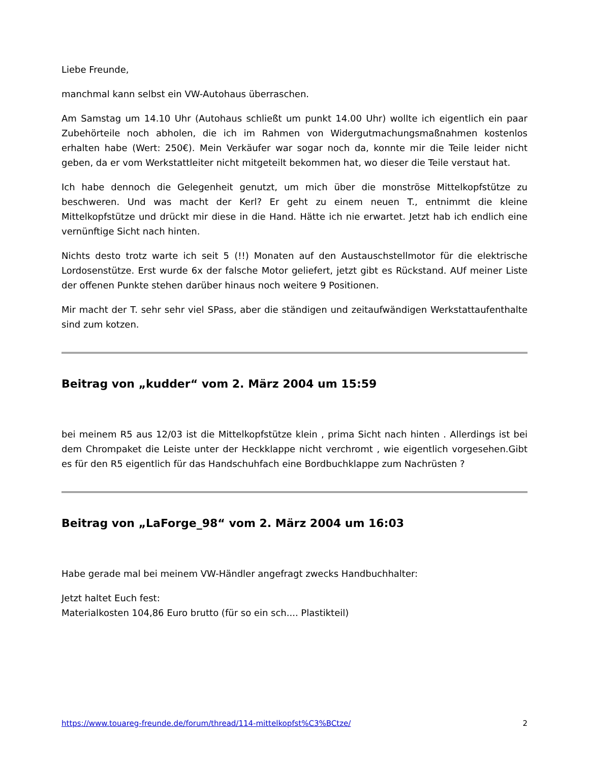Liebe Freunde,
manchmal kann selbst ein VW-Autohaus überraschen.
Am Samstag um 14.10 Uhr (Autohaus schließt um punkt 14.00 Uhr) wollte ich eigentlich ein paar Zubehörteile noch abholen, die ich im Rahmen von Widergutmachungsmaßnahmen kostenlos erhalten habe (Wert: 250€). Mein Verkäufer war sogar noch da, konnte mir die Teile leider nicht geben, da er vom Werkstattleiter nicht mitgeteilt bekommen hat, wo dieser die Teile verstaut hat.
Ich habe dennoch die Gelegenheit genutzt, um mich über die monströse Mittelkopfstütze zu beschweren. Und was macht der Kerl? Er geht zu einem neuen T., entnimmt die kleine Mittelkopfstütze und drückt mir diese in die Hand. Hätte ich nie erwartet. Jetzt hab ich endlich eine vernünftige Sicht nach hinten.
Nichts desto trotz warte ich seit 5 (!!) Monaten auf den Austauschstellmotor für die elektrische Lordosenstütze. Erst wurde 6x der falsche Motor geliefert, jetzt gibt es Rückstand. AUf meiner Liste der offenen Punkte stehen darüber hinaus noch weitere 9 Positionen.
Mir macht der T. sehr sehr viel SPass, aber die ständigen und zeitaufwändigen Werkstattaufenthalte sind zum kotzen.
Beitrag von „kudder“ vom 2. März 2004 um 15:59
bei meinem R5 aus 12/03 ist die Mittelkopfstütze klein , prima Sicht nach hinten . Allerdings ist bei dem Chrompaket die Leiste unter der Heckklappe nicht verchromt , wie eigentlich vorgesehen.Gibt es für den R5 eigentlich für das Handschuhfach eine Bordbuchklappe zum Nachrüsten ?
Beitrag von „LaForge_98“ vom 2. März 2004 um 16:03
Habe gerade mal bei meinem VW-Händler angefragt zwecks Handbuchhalter:
Jetzt haltet Euch fest:
Materialkosten 104,86 Euro brutto (für so ein sch.... Plastikteil)
https://www.touareg-freunde.de/forum/thread/114-mittelkopfst%C3%BCtze/ 2